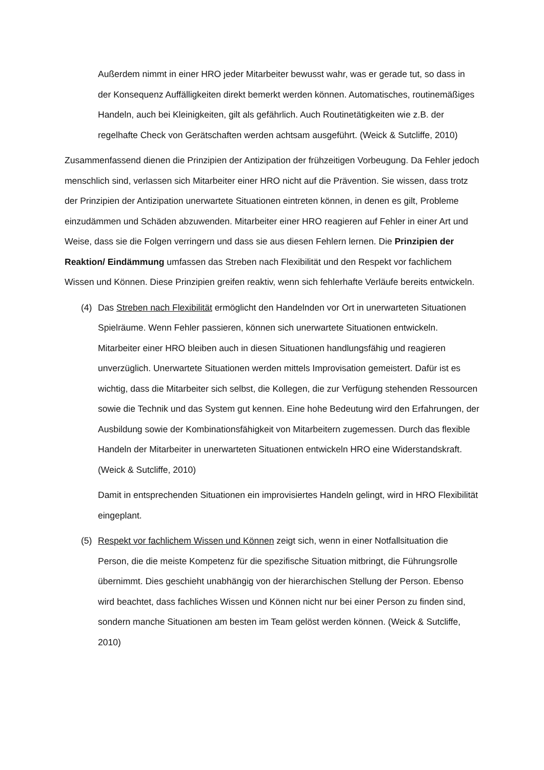Außerdem nimmt in einer HRO jeder Mitarbeiter bewusst wahr, was er gerade tut, so dass in der Konsequenz Auffälligkeiten direkt bemerkt werden können. Automatisches, routinemäßiges Handeln, auch bei Kleinigkeiten, gilt als gefährlich. Auch Routinetätigkeiten wie z.B. der regelhafte Check von Gerätschaften werden achtsam ausgeführt. (Weick & Sutcliffe, 2010)
Zusammenfassend dienen die Prinzipien der Antizipation der frühzeitigen Vorbeugung. Da Fehler jedoch menschlich sind, verlassen sich Mitarbeiter einer HRO nicht auf die Prävention. Sie wissen, dass trotz der Prinzipien der Antizipation unerwartete Situationen eintreten können, in denen es gilt, Probleme einzudämmen und Schäden abzuwenden. Mitarbeiter einer HRO reagieren auf Fehler in einer Art und Weise, dass sie die Folgen verringern und dass sie aus diesen Fehlern lernen. Die Prinzipien der Reaktion/ Eindämmung umfassen das Streben nach Flexibilität und den Respekt vor fachlichem Wissen und Können. Diese Prinzipien greifen reaktiv, wenn sich fehlerhafte Verläufe bereits entwickeln.
(4) Das Streben nach Flexibilität ermöglicht den Handelnden vor Ort in unerwarteten Situationen Spielräume. Wenn Fehler passieren, können sich unerwartete Situationen entwickeln. Mitarbeiter einer HRO bleiben auch in diesen Situationen handlungsfähig und reagieren unverzüglich. Unerwartete Situationen werden mittels Improvisation gemeistert. Dafür ist es wichtig, dass die Mitarbeiter sich selbst, die Kollegen, die zur Verfügung stehenden Ressourcen sowie die Technik und das System gut kennen. Eine hohe Bedeutung wird den Erfahrungen, der Ausbildung sowie der Kombinationsfähigkeit von Mitarbeitern zugemessen. Durch das flexible Handeln der Mitarbeiter in unerwarteten Situationen entwickeln HRO eine Widerstandskraft. (Weick & Sutcliffe, 2010)
Damit in entsprechenden Situationen ein improvisiertes Handeln gelingt, wird in HRO Flexibilität eingeplant.
(5) Respekt vor fachlichem Wissen und Können zeigt sich, wenn in einer Notfallsituation die Person, die die meiste Kompetenz für die spezifische Situation mitbringt, die Führungsrolle übernimmt. Dies geschieht unabhängig von der hierarchischen Stellung der Person. Ebenso wird beachtet, dass fachliches Wissen und Können nicht nur bei einer Person zu finden sind, sondern manche Situationen am besten im Team gelöst werden können. (Weick & Sutcliffe, 2010)